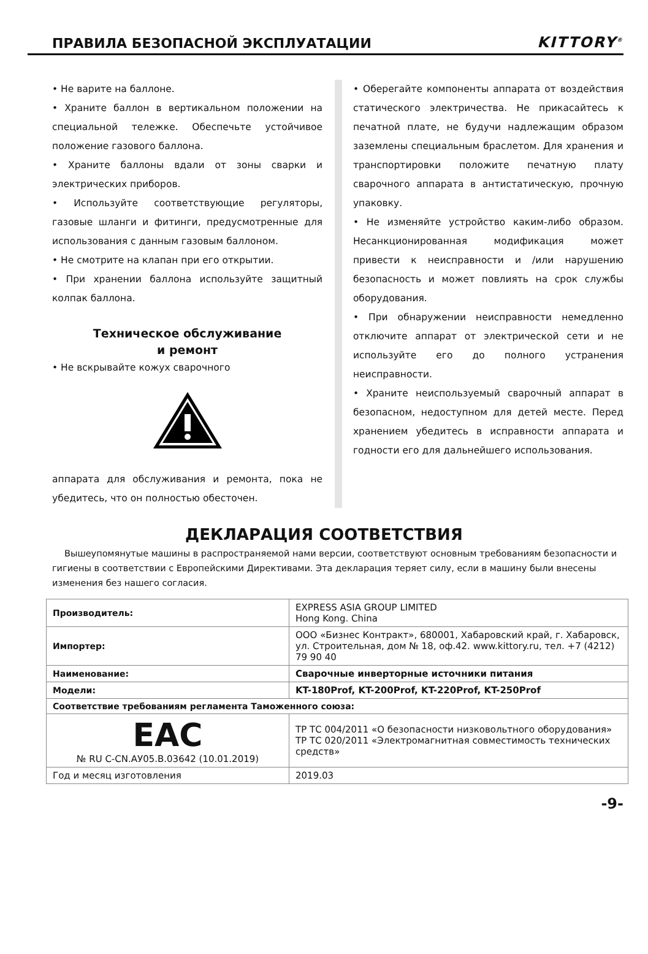ПРАВИЛА БЕЗОПАСНОЙ ЭКСПЛУАТАЦИИ
KITTORY<sup>®</sup>
• Не варите на баллоне.
• Храните баллон в вертикальном положении на специальной тележке. Обеспечьте устойчивое положение газового баллона.
• Храните баллоны вдали от зоны сварки и электрических приборов.
• Используйте соответствующие регуляторы, газовые шланги и фитинги, предусмотренные для использования с данным газовым баллоном.
• Не смотрите на клапан при его открытии.
• При хранении баллона используйте защитный колпак баллона.
Техническое обслуживание
и ремонт
• Не вскрывайте кожух сварочного
аппарата для обслуживания и ремонта, пока не убедитесь, что он полностью обесточен.
• Оберегайте компоненты аппарата от воздействия статического электричества. Не прикасайтесь к печатной плате, не будучи надлежащим образом заземлены специальным браслетом. Для хранения и транспортировки положите печатную плату сварочного аппарата в антистатическую, прочную упаковку.
• Не изменяйте устройство каким-либо образом. Несанкционированная модификация может привести к неисправности и /или нарушению безопасность и может повлиять на срок службы оборудования.
• При обнаружении неисправности немедленно отключите аппарат от электрической сети и не используйте его до полного устранения неисправности.
• Храните неиспользуемый сварочный аппарат в безопасном, недоступном для детей месте. Перед хранением убедитесь в исправности аппарата и годности его для дальнейшего использования.
ДЕКЛАРАЦИЯ СООТВЕТСТВИЯ
Вышеупомянутые машины в распространяемой нами версии, соответствуют основным требованиям безопасности и гигиены в соответствии с Европейскими Директивами. Эта декларация теряет силу, если в машину были внесены изменения без нашего согласия.
| Производитель: | EXPRESS ASIA GROUP LIMITED Hong Kong. China |
| Импортер: | ООО «Бизнес Контракт», 680001, Хабаровский край, г. Хабаровск, ул. Строительная, дом № 18, оф.42. www.kittory.ru, тел. +7 (4212) 79 90 40 |
| Наименование: | Сварочные инверторные источники питания |
| Модели: | KT-180Prof, KT-200Prof, KT-220Prof, KT-250Prof |
| Соответствие требованиям регламента Таможенного союза: | |
| EAC № RU C-CN.АУ05.В.03642 (10.01.2019) | ТР ТС 004/2011 «О безопасности низковольтного оборудования» ТР ТС 020/2011 «Электромагнитная совместимость технических средств» |
| Год и месяц изготовления | 2019.03 |
-9-